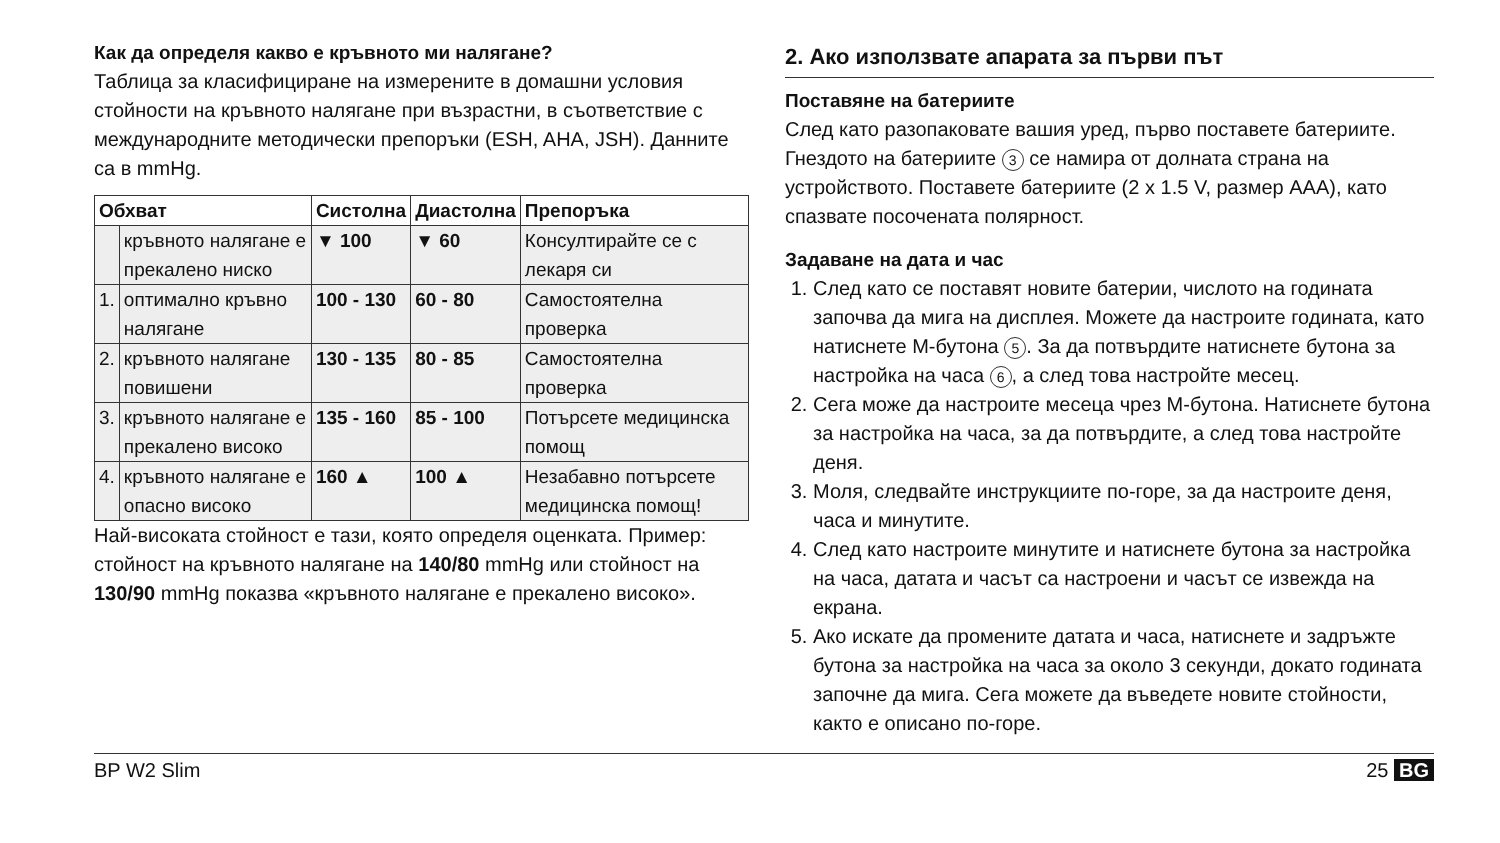Как да определя какво е кръвното ми налягане?
Таблица за класифициране на измерените в домашни условия стойности на кръвното налягане при възрастни, в съответствие с международните методически препоръки (ESH, AHA, JSH). Данните са в mmHg.
| Обхват | | Систолна | Диастолна | Препоръка |
| --- | --- | --- | --- | --- |
| | кръвното налягане е прекалено ниско | ▼ 100 | ▼ 60 | Консултирайте се с лекаря си |
| 1. | оптимално кръвно налягане | 100 - 130 | 60 - 80 | Самостоятелна проверка |
| 2. | кръвното налягане повишени | 130 - 135 | 80 - 85 | Самостоятелна проверка |
| 3. | кръвното налягане е прекалено високо | 135 - 160 | 85 - 100 | Потърсете медицинска помощ |
| 4. | кръвното налягане е опасно високо | 160 ▲ | 100 ▲ | Незабавно потърсете медицинска помощ! |
Най-високата стойност е тази, която определя оценката. Пример: стойност на кръвното налягане на 140/80 mmHg или стойност на 130/90 mmHg показва «кръвното налягане е прекалено високо».
2. Ако използвате апарата за първи път
Поставяне на батериите
След като разопаковате вашия уред, първо поставете батериите. Гнездото на батериите 3 се намира от долната страна на устройството. Поставете батериите (2 x 1.5 V, размер AAA), като спазвате посочената полярност.
Задаване на дата и час
1. След като се поставят новите батерии, числото на годината започва да мига на дисплея. Можете да настроите годината, като натиснете M-бутона 5. За да потвърдите натиснете бутона за настройка на часа 6, а след това настройте месец.
2. Сега може да настроите месеца чрез M-бутона. Натиснете бутона за настройка на часа, за да потвърдите, а след това настройте деня.
3. Моля, следвайте инструкциите по-горе, за да настроите деня, часа и минутите.
4. След като настроите минутите и натиснете бутона за настройка на часа, датата и часът са настроени и часът се извежда на екрана.
5. Ако искате да промените датата и часа, натиснете и задръжте бутона за настройка на часа за около 3 секунди, докато годината започне да мига. Сега можете да въведете новите стойности, както е описано по-горе.
BP W2 Slim 25 BG